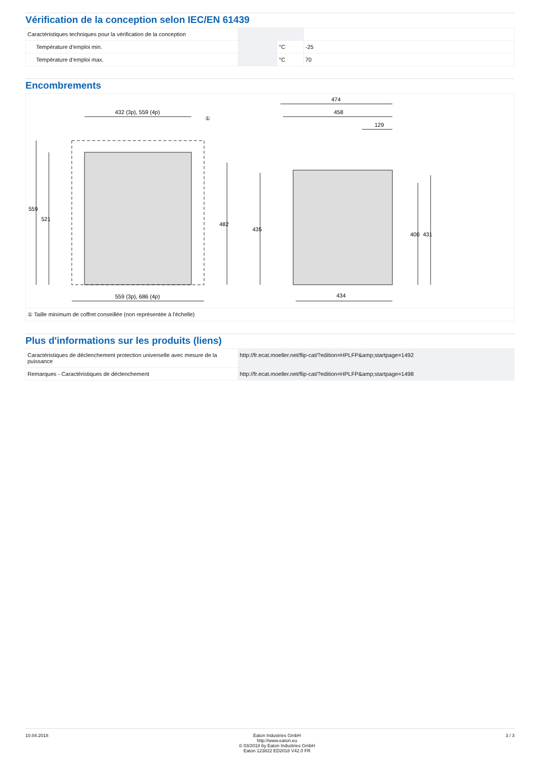Vérification de la conception selon IEC/EN 61439
| Caractéristiques techniques pour la vérification de la conception | | | |
| Température d’emploi min. | | °C | -25 |
| Température d’emploi max. | | °C | 70 |
Encombrements
432 (3p), 559 (4p)
559 (3p), 686 (4p)
474
458
129
434
559
521
482
435
400
431
①
| ① Taille minimum de coffret conseillée (non représentée à l'échelle) |
Plus d'informations sur les produits (liens)
| Caractéristiques de déclenchement protection universelle avec mesure de la puissance | http://fr.ecat.moeller.net/flip-cat/?edition=HPLFP&amp;startpage=1492 |
| Remarques - Caractéristiques de déclenchement | http://fr.ecat.moeller.net/flip-cat/?edition=HPLFP&amp;startpage=1498 |
10.04.2018 Eaton Industries GmbH
http://www.eaton.eu
© 03/2018 by Eaton Industries GmbH
Eaton 123822 ED2018 V42.0 FR
3 / 3